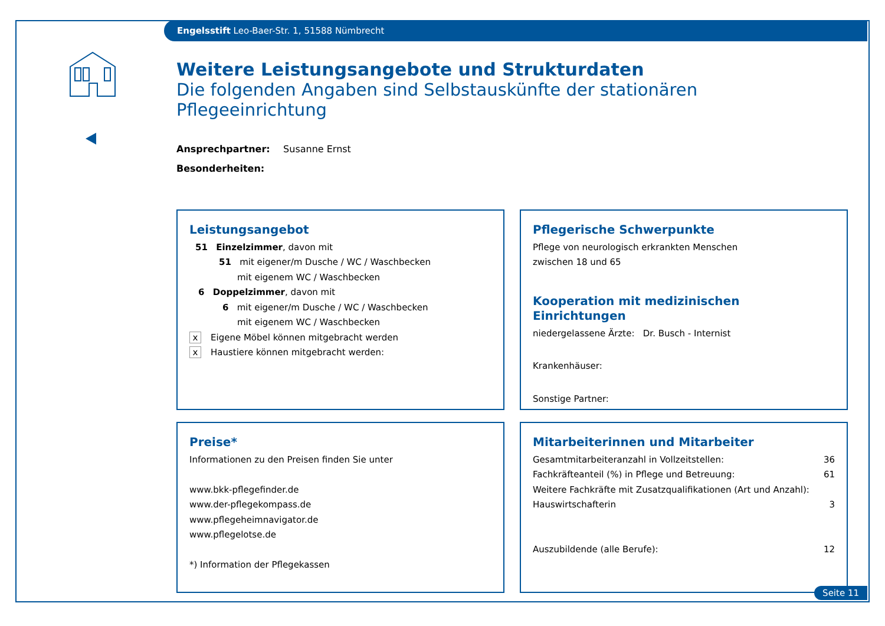Engelsstift Leo-Baer-Str. 1, 51588 Nümbrecht
Weitere Leistungsangebote und Strukturdaten
Die folgenden Angaben sind Selbstauskünfte der stationären Pflegeeinrichtung
Ansprechpartner: Susanne Ernst
Besonderheiten:
Leistungsangebot
51 Einzelzimmer, davon mit
51 mit eigener/m Dusche / WC / Waschbecken
mit eigenem WC / Waschbecken
6 Doppelzimmer, davon mit
6 mit eigener/m Dusche / WC / Waschbecken
mit eigenem WC / Waschbecken
x Eigene Möbel können mitgebracht werden
x Haustiere können mitgebracht werden:
Pflegerische Schwerpunkte
Pflege von neurologisch erkrankten Menschen
zwischen 18 und 65
Kooperation mit medizinischen Einrichtungen
niedergelassene Ärzte: Dr. Busch - Internist
Krankenhäuser:
Sonstige Partner:
Preise*
Informationen zu den Preisen finden Sie unter
www.bkk-pflegefinder.de
www.der-pflegekompass.de
www.pflegeheimnavigator.de
www.pflegelotse.de
*) Information der Pflegekassen
Mitarbeiterinnen und Mitarbeiter
Gesamtmitarbeiteranzahl in Vollzeitstellen: 36
Fachkräfteanteil (%) in Pflege und Betreuung: 61
Weitere Fachkräfte mit Zusatzqualifikationen (Art und Anzahl):
Hauswirtschafterin 3
Auszubildende (alle Berufe): 12
Seite 11